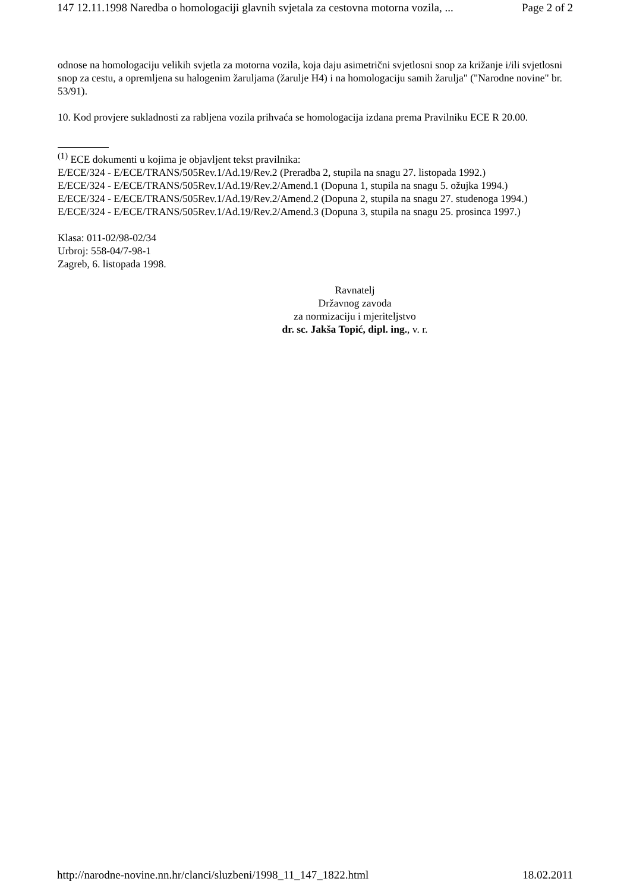147 12.11.1998 Naredba o homologaciji glavnih svjetala za cestovna motorna vozila, ... Page 2 of 2
odnose na homologaciju velikih svjetla za motorna vozila, koja daju asimetrični svjetlosni snop za križanje i/ili svjetlosni snop za cestu, a opremljena su halogenim žaruljama (žarulje H4) i na homologaciju samih žarulja" ("Narodne novine" br. 53/91).
10. Kod provjere sukladnosti za rabljena vozila prihvaća se homologacija izdana prema Pravilniku ECE R 20.00.
<sup>(1)</sup> ECE dokumenti u kojima je objavljent tekst pravilnika:
E/ECE/324 - E/ECE/TRANS/505Rev.1/Ad.19/Rev.2 (Preradba 2, stupila na snagu 27. listopada 1992.)
E/ECE/324 - E/ECE/TRANS/505Rev.1/Ad.19/Rev.2/Amend.1 (Dopuna 1, stupila na snagu 5. ožujka 1994.)
E/ECE/324 - E/ECE/TRANS/505Rev.1/Ad.19/Rev.2/Amend.2 (Dopuna 2, stupila na snagu 27. studenoga 1994.)
E/ECE/324 - E/ECE/TRANS/505Rev.1/Ad.19/Rev.2/Amend.3 (Dopuna 3, stupila na snagu 25. prosinca 1997.)
Klasa: 011-02/98-02/34
Urbroj: 558-04/7-98-1
Zagreb, 6. listopada 1998.
Ravnatelj
Državnog zavoda
za normizaciju i mjeriteljstvo
dr. sc. Jakša Topić, dipl. ing., v. r.
http://narodne-novine.nn.hr/clanci/sluzbeni/1998_11_147_1822.html 18.02.2011